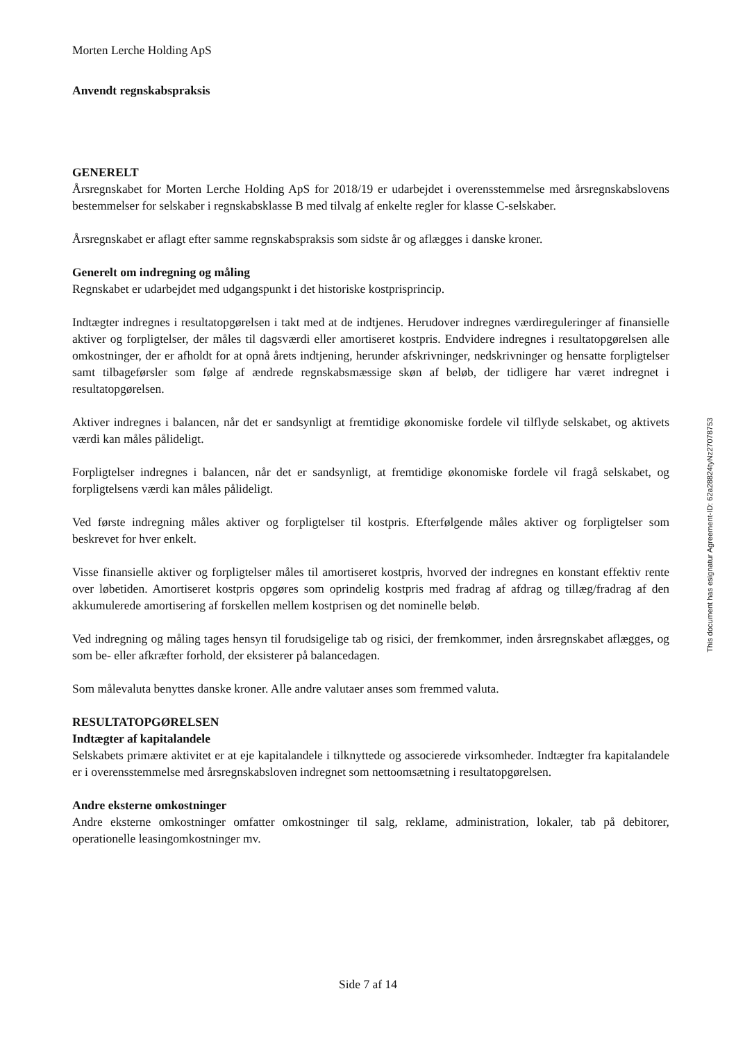Morten Lerche Holding ApS
Anvendt regnskabspraksis
GENERELT
Årsregnskabet for Morten Lerche Holding ApS for 2018/19 er udarbejdet i overensstemmelse med årsregnskabslovens bestemmelser for selskaber i regnskabsklasse B med tilvalg af enkelte regler for klasse C-selskaber.
Årsregnskabet er aflagt efter samme regnskabspraksis som sidste år og aflægges i danske kroner.
Generelt om indregning og måling
Regnskabet er udarbejdet med udgangspunkt i det historiske kostprisprincip.
Indtægter indregnes i resultatopgørelsen i takt med at de indtjenes. Herudover indregnes værdireguleringer af finansielle aktiver og forpligtelser, der måles til dagsværdi eller amortiseret kostpris. Endvidere indregnes i resultatopgørelsen alle omkostninger, der er afholdt for at opnå årets indtjening, herunder afskrivninger, nedskrivninger og hensatte forpligtelser samt tilbageførsler som følge af ændrede regnskabsmæssige skøn af beløb, der tidligere har været indregnet i resultatopgørelsen.
Aktiver indregnes i balancen, når det er sandsynligt at fremtidige økonomiske fordele vil tilflyde selskabet, og aktivets værdi kan måles pålideligt.
Forpligtelser indregnes i balancen, når det er sandsynligt, at fremtidige økonomiske fordele vil fragå selskabet, og forpligtelsens værdi kan måles pålideligt.
Ved første indregning måles aktiver og forpligtelser til kostpris. Efterfølgende måles aktiver og forpligtelser som beskrevet for hver enkelt.
Visse finansielle aktiver og forpligtelser måles til amortiseret kostpris, hvorved der indregnes en konstant effektiv rente over løbetiden. Amortiseret kostpris opgøres som oprindelig kostpris med fradrag af afdrag og tillæg/fradrag af den akkumulerede amortisering af forskellen mellem kostprisen og det nominelle beløb.
Ved indregning og måling tages hensyn til forudsigelige tab og risici, der fremkommer, inden årsregnskabet aflægges, og som be- eller afkræfter forhold, der eksisterer på balancedagen.
Som målevaluta benyttes danske kroner. Alle andre valutaer anses som fremmed valuta.
RESULTATOPGØRELSEN
Indtægter af kapitalandele
Selskabets primære aktivitet er at eje kapitalandele i tilknyttede og associerede virksomheder. Indtægter fra kapitalandele er i overensstemmelse med årsregnskabsloven indregnet som nettoomsætning i resultatopgørelsen.
Andre eksterne omkostninger
Andre eksterne omkostninger omfatter omkostninger til salg, reklame, administration, lokaler, tab på debitorer, operationelle leasingomkostninger mv.
This document has esignatur Agreement-ID: 62a28824tyNz27078753
Side 7 af 14